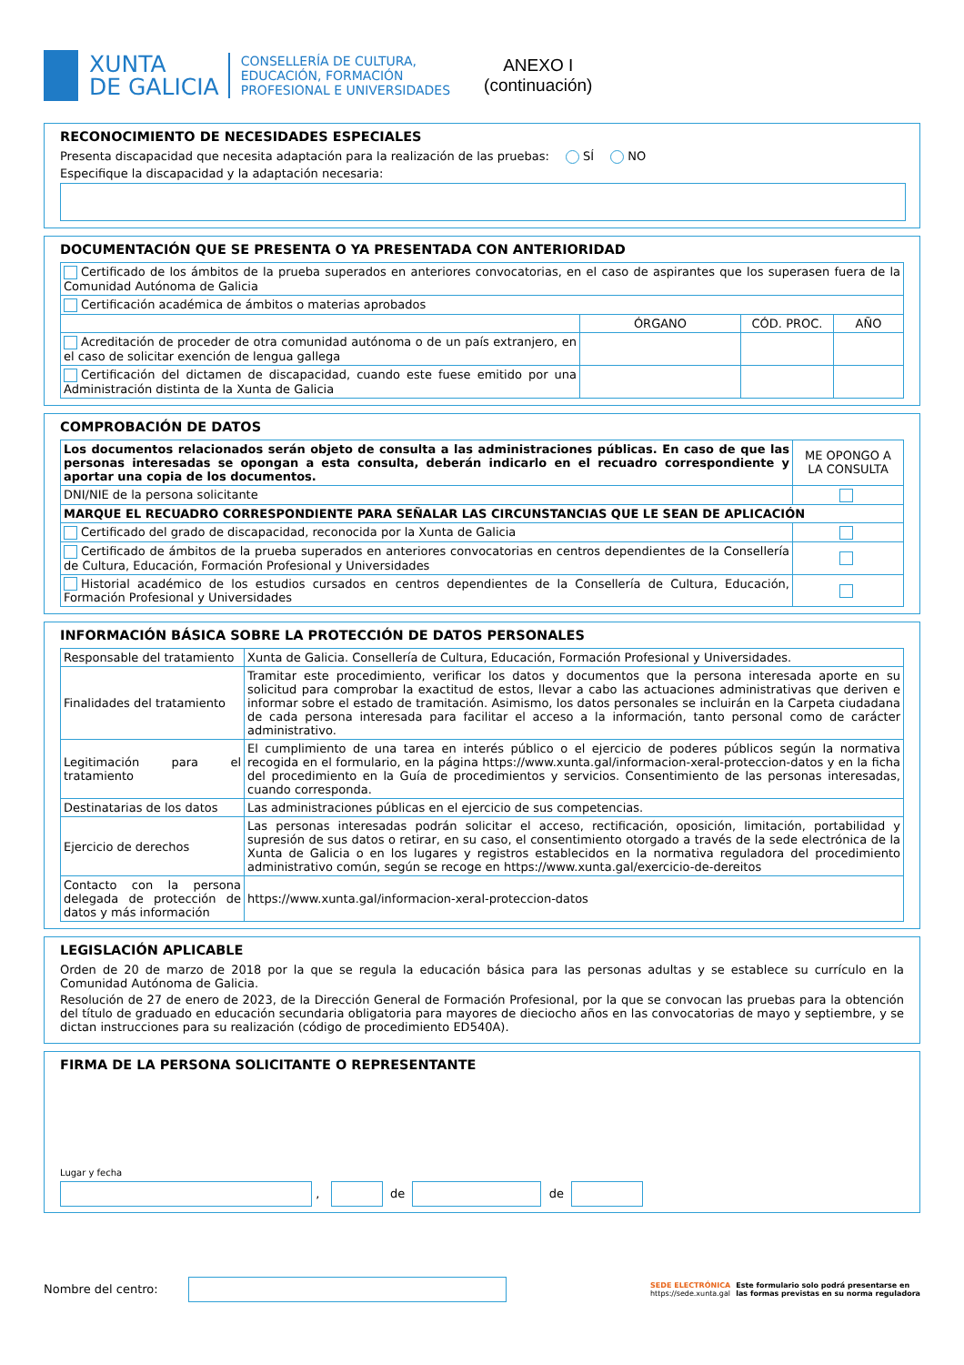XUNTA
DE GALICIA
CONSELLERÍA DE CULTURA,
EDUCACIÓN, FORMACIÓN
PROFESIONAL E UNIVERSIDADES
ANEXO I
(continuación)
RECONOCIMIENTO DE NECESIDADES ESPECIALES
Presenta discapacidad que necesita adaptación para la realización de las pruebas: SÍ NO
Especifique la discapacidad y la adaptación necesaria:
DOCUMENTACIÓN QUE SE PRESENTA O YA PRESENTADA CON ANTERIORIDAD
| Certificado de los ámbitos de la prueba superados en anteriores convocatorias, en el caso de aspirantes que los superasen fuera de la Comunidad Autónoma de Galicia | | | |
| Certificación académica de ámbitos o materias aprobados | | | |
| | ÓRGANO | CÓD. PROC. | AÑO |
| Acreditación de proceder de otra comunidad autónoma o de un país extranjero, en el caso de solicitar exención de lengua gallega | | | |
| Certificación del dictamen de discapacidad, cuando este fuese emitido por una Administración distinta de la Xunta de Galicia | | | |
COMPROBACIÓN DE DATOS
| Los documentos relacionados serán objeto de consulta a las administraciones públicas. En caso de que las personas interesadas se opongan a esta consulta, deberán indicarlo en el recuadro correspondiente y aportar una copia de los documentos. | ME OPONGO A LA CONSULTA |
| DNI/NIE de la persona solicitante | |
| MARQUE EL RECUADRO CORRESPONDIENTE PARA SEÑALAR LAS CIRCUNSTANCIAS QUE LE SEAN DE APLICACIÓN | |
| Certificado del grado de discapacidad, reconocida por la Xunta de Galicia | |
| Certificado de ámbitos de la prueba superados en anteriores convocatorias en centros dependientes de la Consellería de Cultura, Educación, Formación Profesional y Universidades | |
| Historial académico de los estudios cursados en centros dependientes de la Consellería de Cultura, Educación, Formación Profesional y Universidades | |
INFORMACIÓN BÁSICA SOBRE LA PROTECCIÓN DE DATOS PERSONALES
| Responsable del tratamiento | Xunta de Galicia. Consellería de Cultura, Educación, Formación Profesional y Universidades. |
| Finalidades del tratamiento | Tramitar este procedimiento, verificar los datos y documentos que la persona interesada aporte en su solicitud para comprobar la exactitud de estos, llevar a cabo las actuaciones administrativas que deriven e informar sobre el estado de tramitación. Asimismo, los datos personales se incluirán en la Carpeta ciudadana de cada persona interesada para facilitar el acceso a la información, tanto personal como de carácter administrativo. |
| Legitimación para el tratamiento | El cumplimiento de una tarea en interés público o el ejercicio de poderes públicos según la normativa recogida en el formulario, en la página https://www.xunta.gal/informacion-xeral-proteccion-datos y en la ficha del procedimiento en la Guía de procedimientos y servicios. Consentimiento de las personas interesadas, cuando corresponda. |
| Destinatarias de los datos | Las administraciones públicas en el ejercicio de sus competencias. |
| Ejercicio de derechos | Las personas interesadas podrán solicitar el acceso, rectificación, oposición, limitación, portabilidad y supresión de sus datos o retirar, en su caso, el consentimiento otorgado a través de la sede electrónica de la Xunta de Galicia o en los lugares y registros establecidos en la normativa reguladora del procedimiento administrativo común, según se recoge en https://www.xunta.gal/exercicio-de-dereitos |
| Contacto con la persona delegada de protección de datos y más información | https://www.xunta.gal/informacion-xeral-proteccion-datos |
LEGISLACIÓN APLICABLE
Orden de 20 de marzo de 2018 por la que se regula la educación básica para las personas adultas y se establece su currículo en la Comunidad Autónoma de Galicia.
Resolución de 27 de enero de 2023, de la Dirección General de Formación Profesional, por la que se convocan las pruebas para la obtención del título de graduado en educación secundaria obligatoria para mayores de dieciocho años en las convocatorias de mayo y septiembre, y se dictan instrucciones para su realización (código de procedimiento ED540A).
FIRMA DE LA PERSONA SOLICITANTE O REPRESENTANTE
Lugar y fecha
, de de
Nombre del centro:
SEDE ELECTRÓNICA
https://sede.xunta.gal
Este formulario solo podrá presentarse en
las formas previstas en su norma reguladora